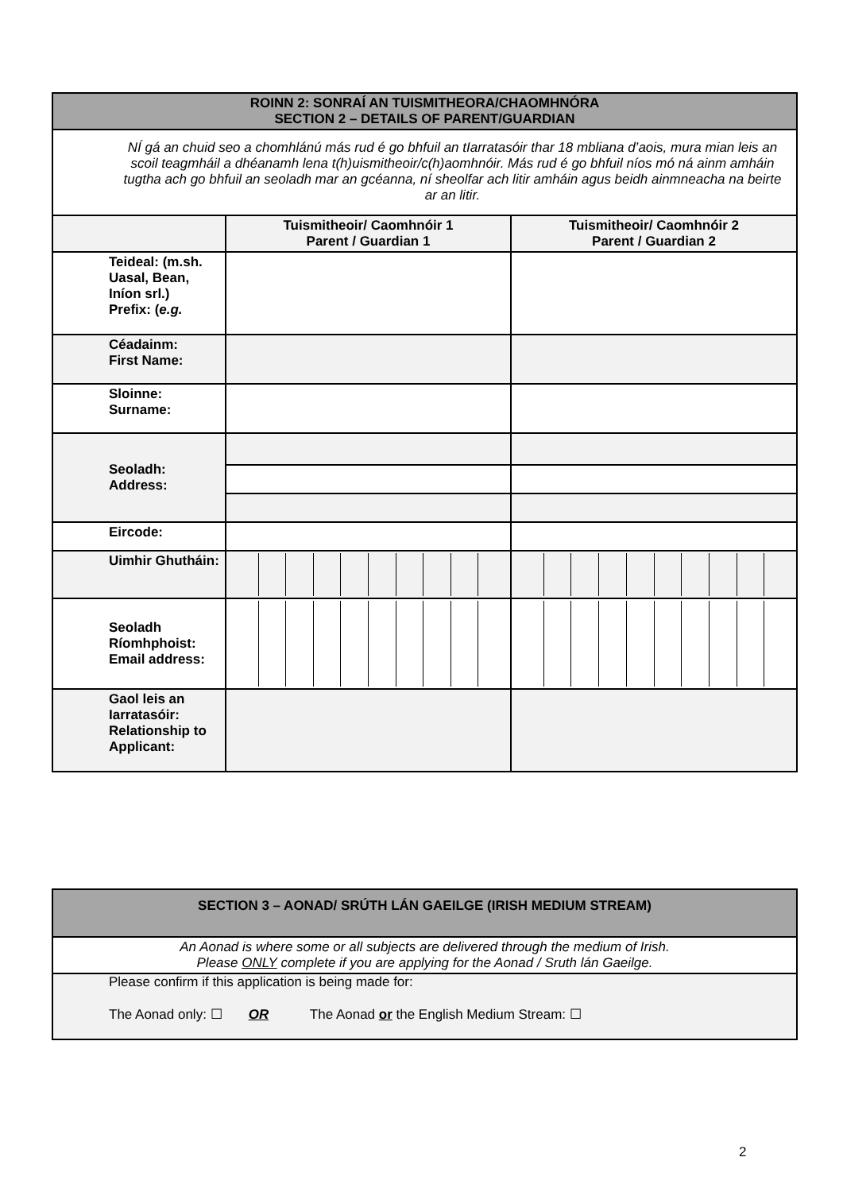| ROINN 2: SONRAÍ AN TUISMITHEORA/CHAOMHNÓRA SECTION 2 – DETAILS OF PARENT/GUARDIAN | | |
| --- | --- | --- |
| NÍ gá an chuid seo a chomhlánú más rud é go bhfuil an tIarratasóir thar 18 mbliana d’aois, mura mian leis an scoil teagmháil a dhéanamh lena t(h)uismitheoir/c(h)aomhnóir. Más rud é go bhfuil níos mó ná ainm amháin tugtha ach go bhfuil an seoladh mar an gcéanna, ní sheolfar ach litir amháin agus beidh ainmneacha na beirte ar an litir. | | |
| | Tuismitheoir/ Caomhnóir 1 Parent / Guardian 1 | Tuismitheoir/ Caomhnóir 2 Parent / Guardian 2 |
| Teideal: (m.sh. Uasal, Bean, Iníon srl.) Prefix: ( e.g. | | |
| Céadainm: First Name: | | |
| Sloinne: Surname: | | |
| Seoladh: Address: | | |
| Eircode: | | |
| Uimhir Ghutháin: | | |
| Seoladh Ríomhphoist: Email address: | | |
| Gaol leis an Iarratasóir: Relationship to Applicant: | | |
| SECTION 3 – AONAD/ SRÚTH LÁN GAEILGE (IRISH MEDIUM STREAM) |
| --- |
| An Aonad is where some or all subjects are delivered through the medium of Irish. Please ONLY complete if you are applying for the Aonad / Sruth lán Gaeilge. |
| Please confirm if this application is being made for: The Aonad only: ☐ OR The Aonad or the English Medium Stream: ☐ |
2